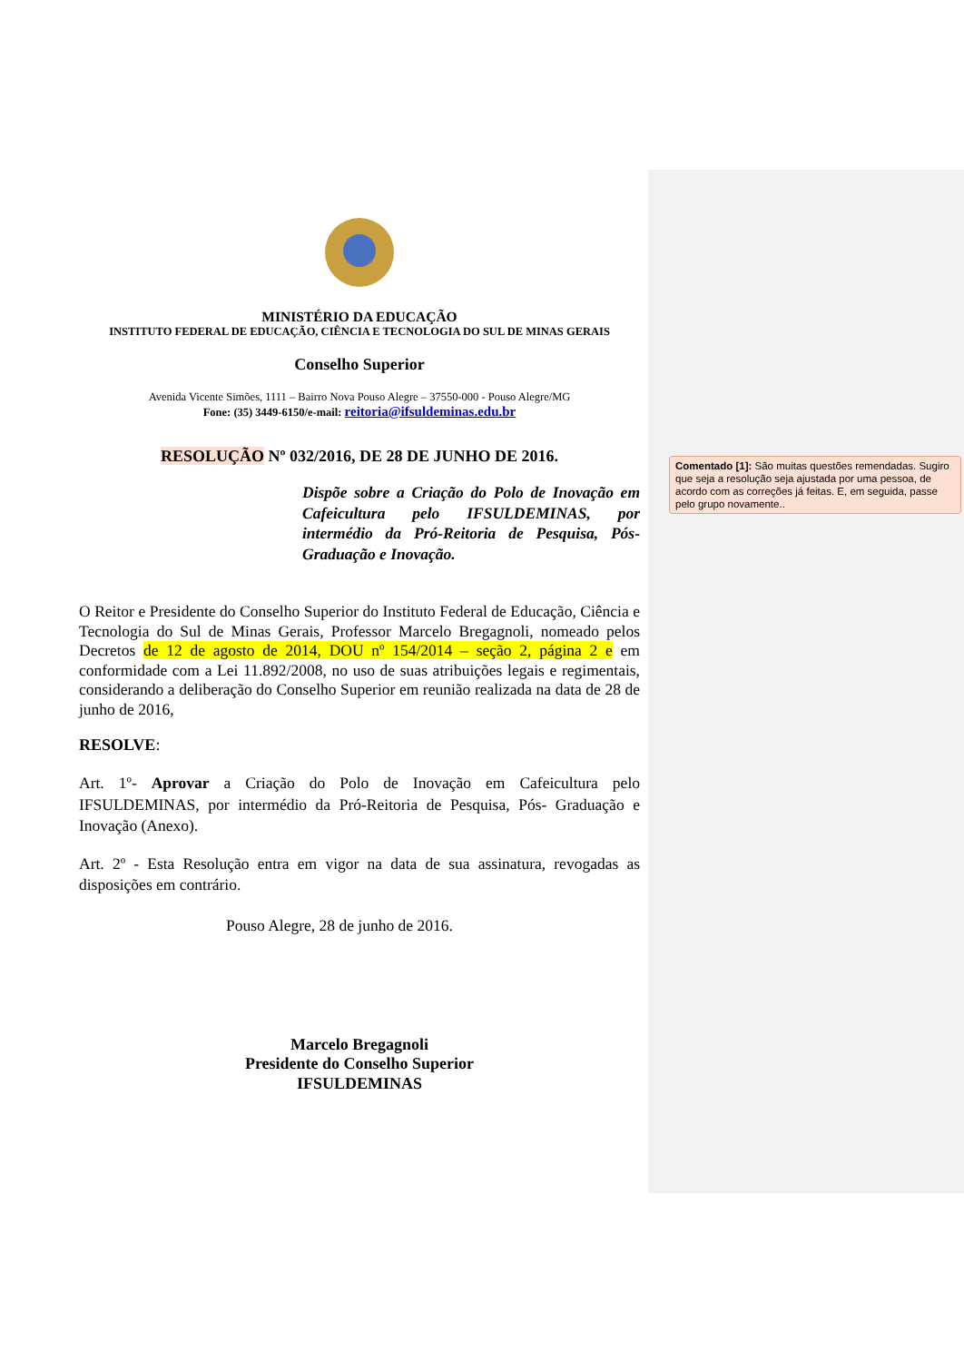MINISTÉRIO DA EDUCAÇÃO
INSTITUTO FEDERAL DE EDUCAÇÃO, CIÊNCIA E TECNOLOGIA DO SUL DE MINAS GERAIS
Conselho Superior
Avenida Vicente Simões, 1111 – Bairro Nova Pouso Alegre – 37550-000 - Pouso Alegre/MG
Fone: (35) 3449-6150/e-mail: reitoria@ifsuldeminas.edu.br
RESOLUÇÃO Nº 032/2016, DE 28 DE JUNHO DE 2016.
Dispõe sobre a Criação do Polo de Inovação em Cafeicultura pelo IFSULDEMINAS, por intermédio da Pró-Reitoria de Pesquisa, Pós-Graduação e Inovação.
O Reitor e Presidente do Conselho Superior do Instituto Federal de Educação, Ciência e Tecnologia do Sul de Minas Gerais, Professor Marcelo Bregagnoli, nomeado pelos Decretos de 12 de agosto de 2014, DOU nº 154/2014 – seção 2, página 2 e em conformidade com a Lei 11.892/2008, no uso de suas atribuições legais e regimentais, considerando a deliberação do Conselho Superior em reunião realizada na data de 28 de junho de 2016,
RESOLVE:
Art. 1º- Aprovar a Criação do Polo de Inovação em Cafeicultura pelo IFSULDEMINAS, por intermédio da Pró-Reitoria de Pesquisa, Pós- Graduação e Inovação (Anexo).
Art. 2º - Esta Resolução entra em vigor na data de sua assinatura, revogadas as disposições em contrário.
Pouso Alegre, 28 de junho de 2016.
Marcelo Bregagnoli
Presidente do Conselho Superior
IFSULDEMINAS
Comentado [1]: São muitas questões remendadas. Sugiro que seja a resolução seja ajustada por uma pessoa, de acordo com as correções já feitas. E, em seguida, passe pelo grupo novamente..